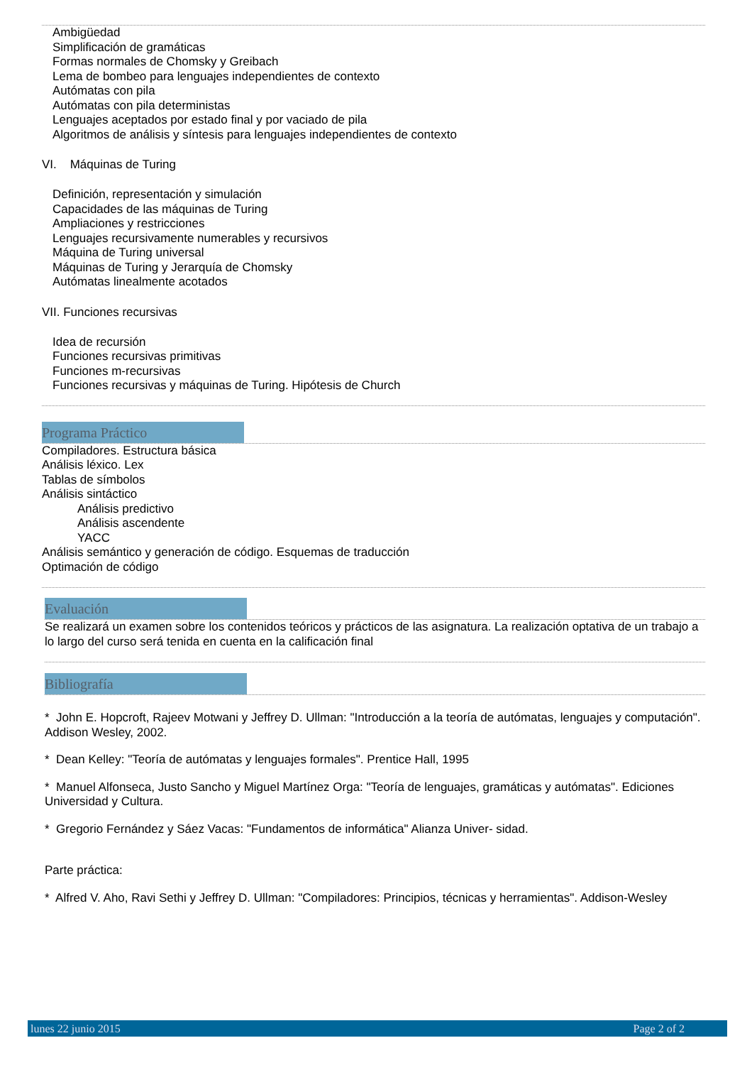Ambigüedad
Simplificación de gramáticas
Formas normales de Chomsky y Greibach
Lema de bombeo para lenguajes independientes de contexto
Autómatas con pila
Autómatas con pila deterministas
Lenguajes aceptados por estado final y por vaciado de pila
Algoritmos de análisis y síntesis para lenguajes independientes de contexto
VI. Máquinas de Turing
Definición, representación y simulación
Capacidades de las máquinas de Turing
Ampliaciones y restricciones
Lenguajes recursivamente numerables y recursivos
Máquina de Turing universal
Máquinas de Turing y Jerarquía de Chomsky
Autómatas linealmente acotados
VII. Funciones recursivas
Idea de recursión
Funciones recursivas primitivas
Funciones m-recursivas
Funciones recursivas y máquinas de Turing. Hipótesis de Church
Programa Práctico
Compiladores. Estructura básica
Análisis léxico. Lex
Tablas de símbolos
Análisis sintáctico
Análisis predictivo
Análisis ascendente
YACC
Análisis semántico y generación de código. Esquemas de traducción
Optimación de código
Evaluación
Se realizará un examen sobre los contenidos teóricos y prácticos de las asignatura. La realización optativa de un trabajo a lo largo del curso será tenida en cuenta en la calificación final
Bibliografía
* John E. Hopcroft, Rajeev Motwani y Jeffrey D. Ullman: "Introducción a la teoría de autómatas, lenguajes y computación". Addison Wesley, 2002.
* Dean Kelley: "Teoría de autómatas y lenguajes formales". Prentice Hall, 1995
* Manuel Alfonseca, Justo Sancho y Miguel Martínez Orga: "Teoría de lenguajes, gramáticas y autómatas". Ediciones Universidad y Cultura.
* Gregorio Fernández y Sáez Vacas: "Fundamentos de informática" Alianza Univer- sidad.
Parte práctica:
* Alfred V. Aho, Ravi Sethi y Jeffrey D. Ullman: "Compiladores: Principios, técnicas y herramientas". Addison-Wesley
lunes 22 junio 2015 Page 2 of 2